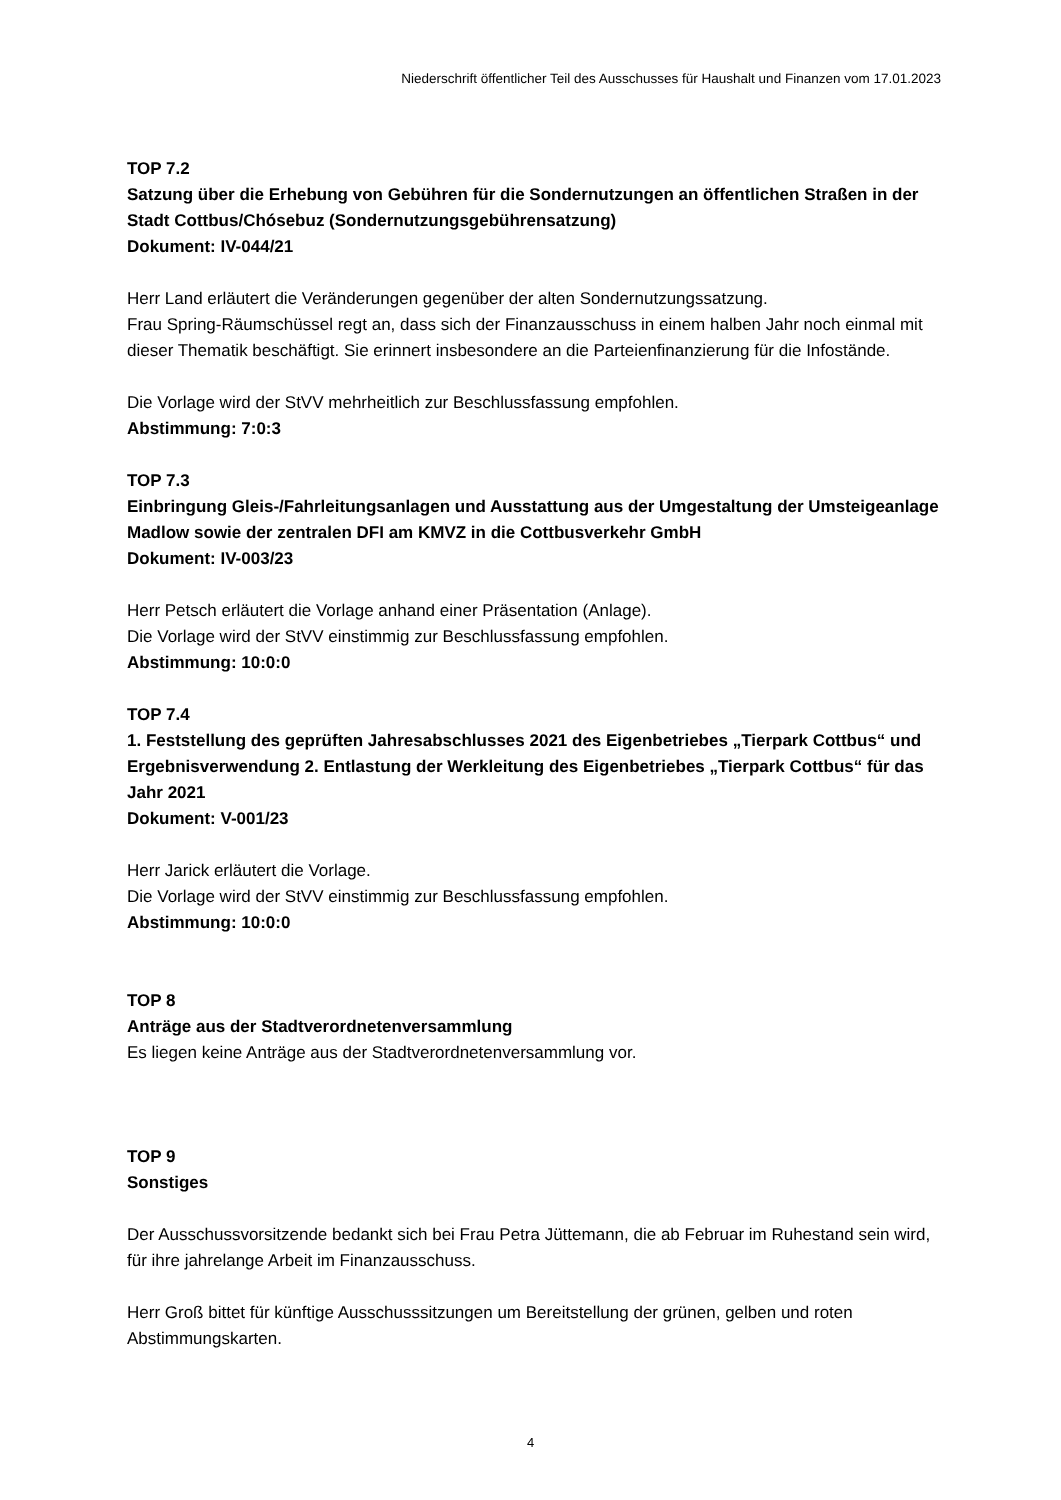Niederschrift öffentlicher Teil des Ausschusses für Haushalt und Finanzen vom 17.01.2023
TOP 7.2
Satzung über die Erhebung von Gebühren für die Sondernutzungen an öffentlichen Straßen in der Stadt Cottbus/Chósebuz (Sondernutzungsgebührensatzung)
Dokument: IV-044/21
Herr Land erläutert die Veränderungen gegenüber der alten Sondernutzungssatzung.
Frau Spring-Räumschüssel regt an, dass sich der Finanzausschuss in einem halben Jahr noch einmal mit dieser Thematik beschäftigt. Sie erinnert insbesondere an die Parteienfinanzierung für die Infostände.
Die Vorlage wird der StVV mehrheitlich zur Beschlussfassung empfohlen.
Abstimmung: 7:0:3
TOP 7.3
Einbringung Gleis-/Fahrleitungsanlagen und Ausstattung aus der Umgestaltung der Umsteigeanlage Madlow sowie der zentralen DFI am KMVZ in die Cottbusverkehr GmbH
Dokument: IV-003/23
Herr Petsch erläutert die Vorlage anhand einer Präsentation (Anlage).
Die Vorlage wird der StVV einstimmig zur Beschlussfassung empfohlen.
Abstimmung: 10:0:0
TOP 7.4
1. Feststellung des geprüften Jahresabschlusses 2021 des Eigenbetriebes „Tierpark Cottbus“ und Ergebnisverwendung 2. Entlastung der Werkleitung des Eigenbetriebes „Tierpark Cottbus“ für das Jahr 2021
Dokument: V-001/23
Herr Jarick erläutert die Vorlage.
Die Vorlage wird der StVV einstimmig zur Beschlussfassung empfohlen.
Abstimmung: 10:0:0
TOP 8
Anträge aus der Stadtverordnetenversammlung
Es liegen keine Anträge aus der Stadtverordnetenversammlung vor.
TOP 9
Sonstiges
Der Ausschussvorsitzende bedankt sich bei Frau Petra Jüttemann, die ab Februar im Ruhestand sein wird, für ihre jahrelange Arbeit im Finanzausschuss.
Herr Groß bittet für künftige Ausschusssitzungen um Bereitstellung der grünen, gelben und roten Abstimmungskarten.
4